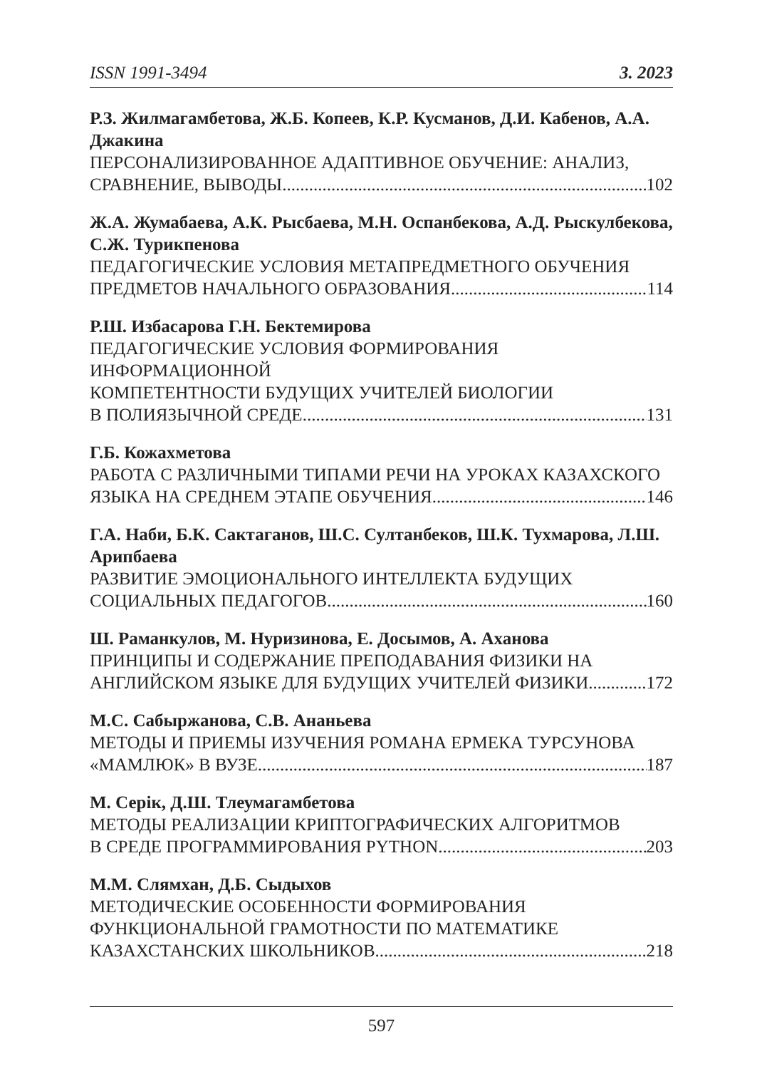ISSN 1991-3494 3. 2023
Р.З. Жилмагамбетова, Ж.Б. Копеев, К.Р. Кусманов, Д.И. Кабенов, А.А. Джакина
ПЕРСОНАЛИЗИРОВАННОЕ АДАПТИВНОЕ ОБУЧЕНИЕ: АНАЛИЗ,
СРАВНЕНИЕ, ВЫВОДЫ 102
Ж.А. Жумабаева, А.К. Рысбаева, М.Н. Оспанбекова, А.Д. Рыскулбекова, С.Ж. Турикпенова
ПЕДАГОГИЧЕСКИЕ УСЛОВИЯ МЕТАПРЕДМЕТНОГО ОБУЧЕНИЯ
ПРЕДМЕТОВ НАЧАЛЬНОГО ОБРАЗОВАНИЯ 114
Р.Ш. Избасарова Г.Н. Бектемирова
ПЕДАГОГИЧЕСКИЕ УСЛОВИЯ ФОРМИРОВАНИЯ ИНФОРМАЦИОННОЙ
КОМПЕТЕНТНОСТИ БУДУЩИХ УЧИТЕЛЕЙ БИОЛОГИИ
В ПОЛИЯЗЫЧНОЙ СРЕДЕ 131
Г.Б. Кожахметова
РАБОТА С РАЗЛИЧНЫМИ ТИПАМИ РЕЧИ НА УРОКАХ КАЗАХСКОГО
ЯЗЫКА НА СРЕДНЕМ ЭТАПЕ ОБУЧЕНИЯ 146
Г.А. Наби, Б.К. Сактаганов, Ш.С. Султанбеков, Ш.К. Тухмарова, Л.Ш. Арипбаева
РАЗВИТИЕ ЭМОЦИОНАЛЬНОГО ИНТЕЛЛЕКТА БУДУЩИХ
СОЦИАЛЬНЫХ ПЕДАГОГОВ 160
Ш. Раманкулов, М. Нуризинова, Е. Досымов, А. Аханова
ПРИНЦИПЫ И СОДЕРЖАНИЕ ПРЕПОДАВАНИЯ ФИЗИКИ НА
АНГЛИЙСКОМ ЯЗЫКЕ ДЛЯ БУДУЩИХ УЧИТЕЛЕЙ ФИЗИКИ 172
М.С. Сабыржанова, С.В. Ананьева
МЕТОДЫ И ПРИЕМЫ ИЗУЧЕНИЯ РОМАНА ЕРМЕКА ТУРСУНОВА
«МАМЛЮК» В ВУЗЕ 187
М. Серік, Д.Ш. Тлеумагамбетова
МЕТОДЫ РЕАЛИЗАЦИИ КРИПТОГРАФИЧЕСКИХ АЛГОРИТМОВ
В СРЕДЕ ПРОГРАММИРОВАНИЯ PYTHON 203
М.М. Слямхан, Д.Б. Сыдыхов
МЕТОДИЧЕСКИЕ ОСОБЕННОСТИ ФОРМИРОВАНИЯ
ФУНКЦИОНАЛЬНОЙ ГРАМОТНОСТИ ПО МАТЕМАТИКЕ
КАЗАХСТАНСКИХ ШКОЛЬНИКОВ 218
597